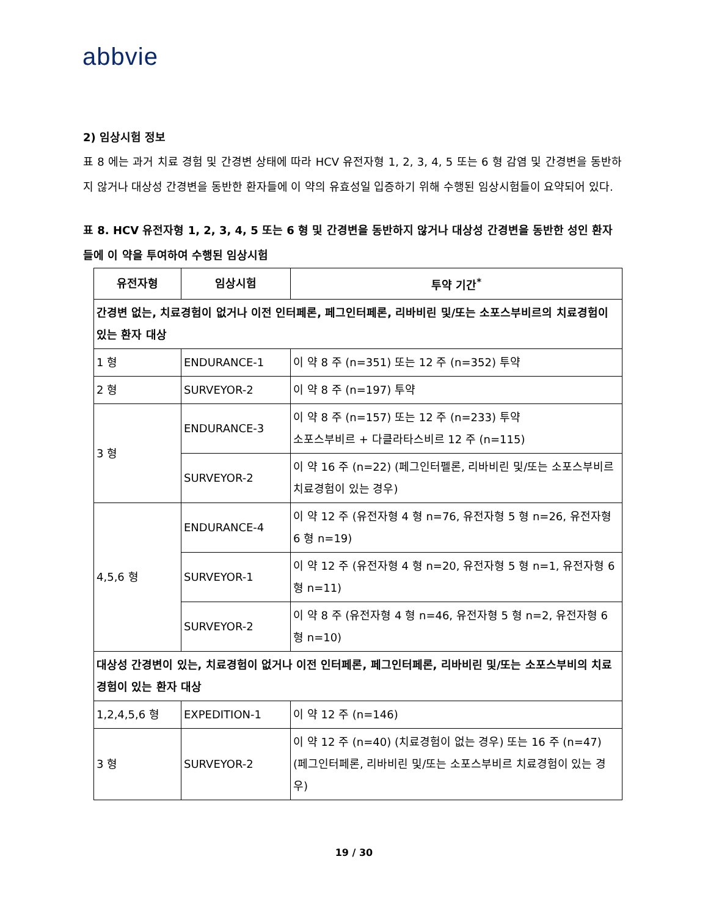abbvie
2) 임상시험 정보
표 8 에는 과거 치료 경험 및 간경변 상태에 따라 HCV 유전자형 1, 2, 3, 4, 5 또는 6 형 감염 및 간경변을 동반하지 않거나 대상성 간경변을 동반한 환자들에 이 약의 유효성일 입증하기 위해 수행된 임상시험들이 요약되어 있다.
표 8. HCV 유전자형 1, 2, 3, 4, 5 또는 6 형 및 간경변을 동반하지 않거나 대상성 간경변을 동반한 성인 환자들에 이 약을 투여하여 수행된 임상시험
| 유전자형 | 임상시험 | 투약 기간<sup>*</sup> |
| --- | --- | --- |
| 간경변 없는, 치료경험이 없거나 이전 인터페론, 페그인터페론, 리바비린 및/또는 소포스부비르의 치료경험이 있는 환자 대상 | | |
| 1 형 | ENDURANCE-1 | 이 약 8 주 (n=351) 또는 12 주 (n=352) 투약 |
| 2 형 | SURVEYOR-2 | 이 약 8 주 (n=197) 투약 |
| 3 형 | ENDURANCE-3 | 이 약 8 주 (n=157) 또는 12 주 (n=233) 투약 소포스부비르 + 다클라타스비르 12 주 (n=115) |
| | SURVEYOR-2 | 이 약 16 주 (n=22) (페그인터펠론, 리바비린 및/또는 소포스부비르 치료경험이 있는 경우) |
| 4,5,6 형 | ENDURANCE-4 | 이 약 12 주 (유전자형 4 형 n=76, 유전자형 5 형 n=26, 유전자형 6 형 n=19) |
| | SURVEYOR-1 | 이 약 12 주 (유전자형 4 형 n=20, 유전자형 5 형 n=1, 유전자형 6 형 n=11) |
| | SURVEYOR-2 | 이 약 8 주 (유전자형 4 형 n=46, 유전자형 5 형 n=2, 유전자형 6 형 n=10) |
| 대상성 간경변이 있는, 치료경험이 없거나 이전 인터페론, 페그인터페론, 리바비린 및/또는 소포스부비의 치료경험이 있는 환자 대상 | | |
| 1,2,4,5,6 형 | EXPEDITION-1 | 이 약 12 주 (n=146) |
| 3 형 | SURVEYOR-2 | 이 약 12 주 (n=40) (치료경험이 없는 경우) 또는 16 주 (n=47) (페그인터페론, 리바비린 및/또는 소포스부비르 치료경험이 있는 경우) |
19 / 30